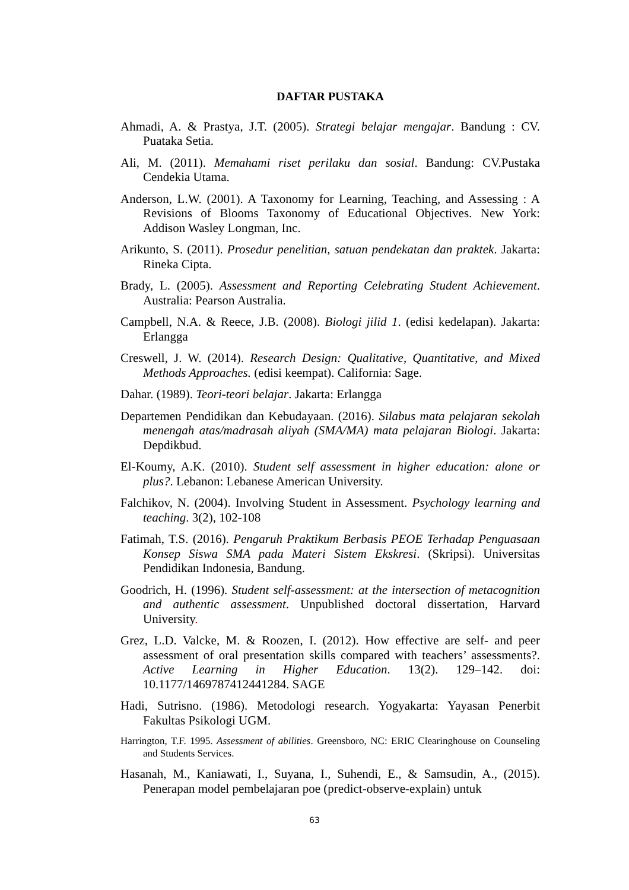DAFTAR PUSTAKA
Ahmadi, A. & Prastya, J.T. (2005). Strategi belajar mengajar. Bandung : CV. Puataka Setia.
Ali, M. (2011). Memahami riset perilaku dan sosial. Bandung: CV.Pustaka Cendekia Utama.
Anderson, L.W. (2001). A Taxonomy for Learning, Teaching, and Assessing : A Revisions of Blooms Taxonomy of Educational Objectives. New York: Addison Wasley Longman, Inc.
Arikunto, S. (2011). Prosedur penelitian, satuan pendekatan dan praktek. Jakarta: Rineka Cipta.
Brady, L. (2005). Assessment and Reporting Celebrating Student Achievement. Australia: Pearson Australia.
Campbell, N.A. & Reece, J.B. (2008). Biologi jilid 1. (edisi kedelapan). Jakarta: Erlangga
Creswell, J. W. (2014). Research Design: Qualitative, Quantitative, and Mixed Methods Approaches. (edisi keempat). California: Sage.
Dahar. (1989). Teori-teori belajar. Jakarta: Erlangga
Departemen Pendidikan dan Kebudayaan. (2016). Silabus mata pelajaran sekolah menengah atas/madrasah aliyah (SMA/MA) mata pelajaran Biologi. Jakarta: Depdikbud.
El-Koumy, A.K. (2010). Student self assessment in higher education: alone or plus?. Lebanon: Lebanese American University.
Falchikov, N. (2004). Involving Student in Assessment. Psychology learning and teaching. 3(2), 102-108
Fatimah, T.S. (2016). Pengaruh Praktikum Berbasis PEOE Terhadap Penguasaan Konsep Siswa SMA pada Materi Sistem Ekskresi. (Skripsi). Universitas Pendidikan Indonesia, Bandung.
Goodrich, H. (1996). Student self-assessment: at the intersection of metacognition and authentic assessment. Unpublished doctoral dissertation, Harvard University.
Grez, L.D. Valcke, M. & Roozen, I. (2012). How effective are self- and peer assessment of oral presentation skills compared with teachers’ assessments?. Active Learning in Higher Education. 13(2). 129–142. doi: 10.1177/1469787412441284. SAGE
Hadi, Sutrisno. (1986). Metodologi research. Yogyakarta: Yayasan Penerbit Fakultas Psikologi UGM.
Harrington, T.F. 1995. Assessment of abilities. Greensboro, NC: ERIC Clearinghouse on Counseling and Students Services.
Hasanah, M., Kaniawati, I., Suyana, I., Suhendi, E., & Samsudin, A., (2015). Penerapan model pembelajaran poe (predict-observe-explain) untuk
63